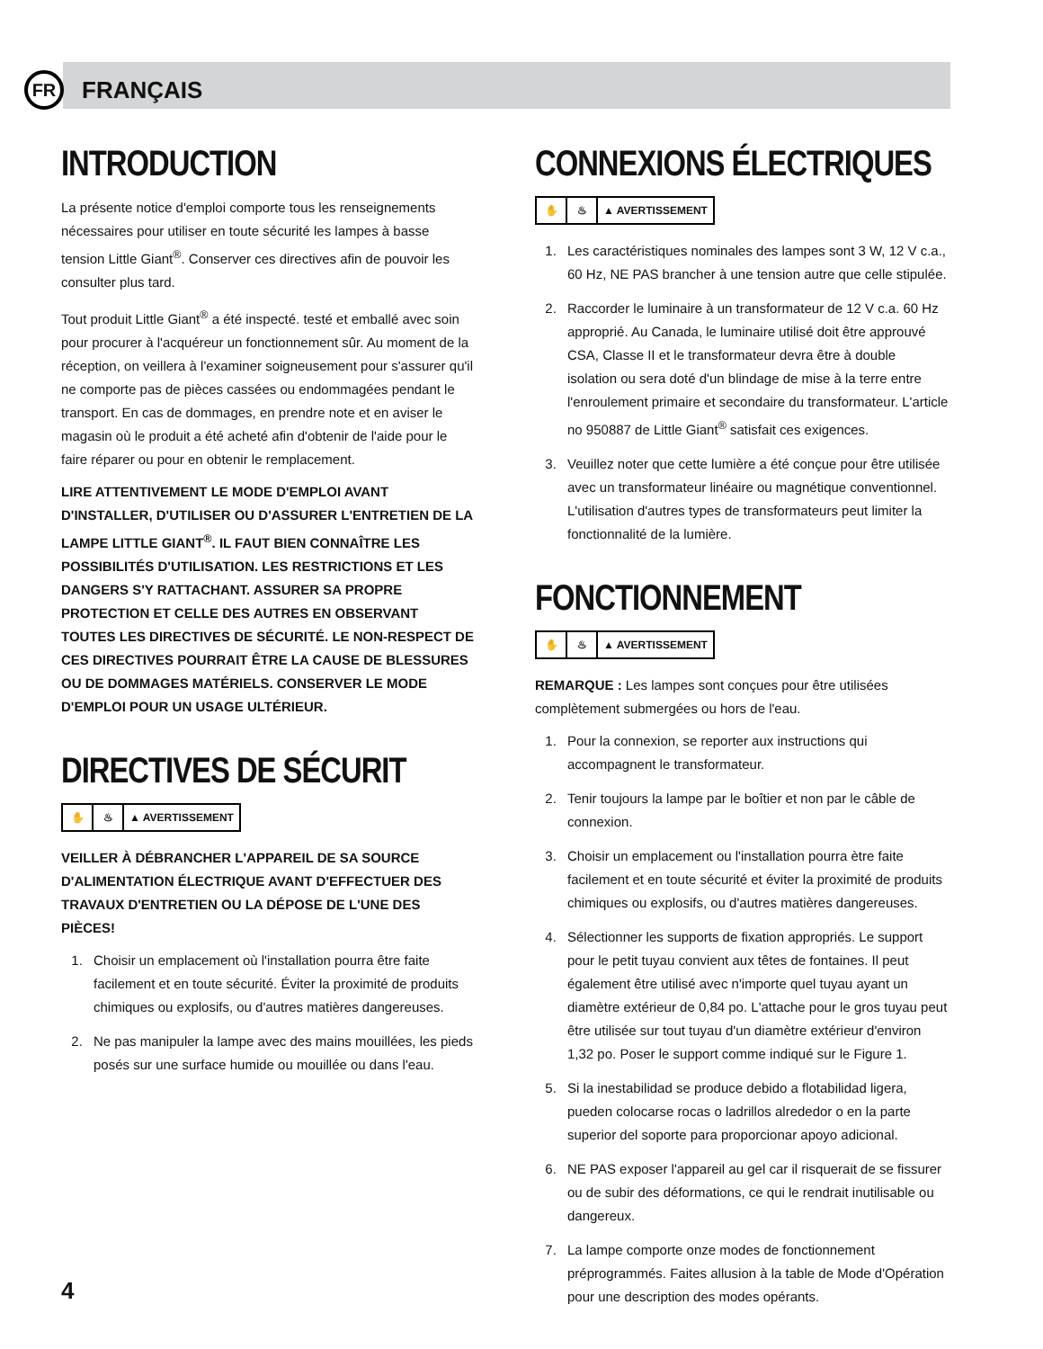FR
FRANÇAIS
INTRODUCTION
La présente notice d'emploi comporte tous les renseignements nécessaires pour utiliser en toute sécurité les lampes à basse tension Little Giant<sup>®</sup>. Conserver ces directives afin de pouvoir les consulter plus tard.
Tout produit Little Giant<sup>®</sup> a été inspecté. testé et emballé avec soin pour procurer à l'acquéreur un fonctionnement sûr. Au moment de la réception, on veillera à l'examiner soigneusement pour s'assurer qu'il ne comporte pas de pièces cassées ou endommagées pendant le transport. En cas de dommages, en prendre note et en aviser le magasin où le produit a été acheté afin d'obtenir de l'aide pour le faire réparer ou pour en obtenir le remplacement.
LIRE ATTENTIVEMENT LE MODE D'EMPLOI AVANT D'INSTALLER, D'UTILISER OU D'ASSURER L'ENTRETIEN DE LA LAMPE LITTLE GIANT<sup>®</sup>. IL FAUT BIEN CONNAÎTRE LES POSSIBILITÉS D'UTILISATION. LES RESTRICTIONS ET LES DANGERS S'Y RATTACHANT. ASSURER SA PROPRE PROTECTION ET CELLE DES AUTRES EN OBSERVANT TOUTES LES DIRECTIVES DE SÉCURITÉ. LE NON-RESPECT DE CES DIRECTIVES POURRAIT ÊTRE LA CAUSE DE BLESSURES OU DE DOMMAGES MATÉRIELS. CONSERVER LE MODE D'EMPLOI POUR UN USAGE ULTÉRIEUR.
DIRECTIVES DE SÉCURIT
✋ ♨ ▲ AVERTISSEMENT
VEILLER À DÉBRANCHER L'APPAREIL DE SA SOURCE D'ALIMENTATION ÉLECTRIQUE AVANT D'EFFECTUER DES TRAVAUX D'ENTRETIEN OU LA DÉPOSE DE L'UNE DES PIÈCES!
1. Choisir un emplacement où l'installation pourra être faite facilement et en toute sécurité. Éviter la proximité de produits chimiques ou explosifs, ou d'autres matières dangereuses.
2. Ne pas manipuler la lampe avec des mains mouillées, les pieds posés sur une surface humide ou mouillée ou dans l'eau.
CONNEXIONS ÉLECTRIQUES
✋ ♨ ▲ AVERTISSEMENT
1. Les caractéristiques nominales des lampes sont 3 W, 12 V c.a., 60 Hz, NE PAS brancher à une tension autre que celle stipulée.
2. Raccorder le luminaire à un transformateur de 12 V c.a. 60 Hz approprié. Au Canada, le luminaire utilisé doit être approuvé CSA, Classe II et le transformateur devra être à double isolation ou sera doté d'un blindage de mise à la terre entre l'enroulement primaire et secondaire du transformateur. L'article no 950887 de Little Giant<sup>®</sup> satisfait ces exigences.
3. Veuillez noter que cette lumière a été conçue pour être utilisée avec un transformateur linéaire ou magnétique conventionnel. L'utilisation d'autres types de transformateurs peut limiter la fonctionnalité de la lumière.
FONCTIONNEMENT
✋ ♨ ▲ AVERTISSEMENT
REMARQUE : Les lampes sont conçues pour être utilisées complètement submergées ou hors de l'eau.
1. Pour la connexion, se reporter aux instructions qui accompagnent le transformateur.
2. Tenir toujours la lampe par le boîtier et non par le câble de connexion.
3. Choisir un emplacement ou l'installation pourra ètre faite facilement et en toute sécurité et éviter la proximité de produits chimiques ou explosifs, ou d'autres matières dangereuses.
4. Sélectionner les supports de fixation appropriés. Le support pour le petit tuyau convient aux têtes de fontaines. Il peut également être utilisé avec n'importe quel tuyau ayant un diamètre extérieur de 0,84 po. L'attache pour le gros tuyau peut être utilisée sur tout tuyau d'un diamètre extérieur d'environ 1,32 po. Poser le support comme indiqué sur le Figure 1.
5. Si la inestabilidad se produce debido a flotabilidad ligera, pueden colocarse rocas o ladrillos alrededor o en la parte superior del soporte para proporcionar apoyo adicional.
6. NE PAS exposer l'appareil au gel car il risquerait de se fissurer ou de subir des déformations, ce qui le rendrait inutilisable ou dangereux.
7. La lampe comporte onze modes de fonctionnement préprogrammés. Faites allusion à la table de Mode d'Opération pour une description des modes opérants.
4